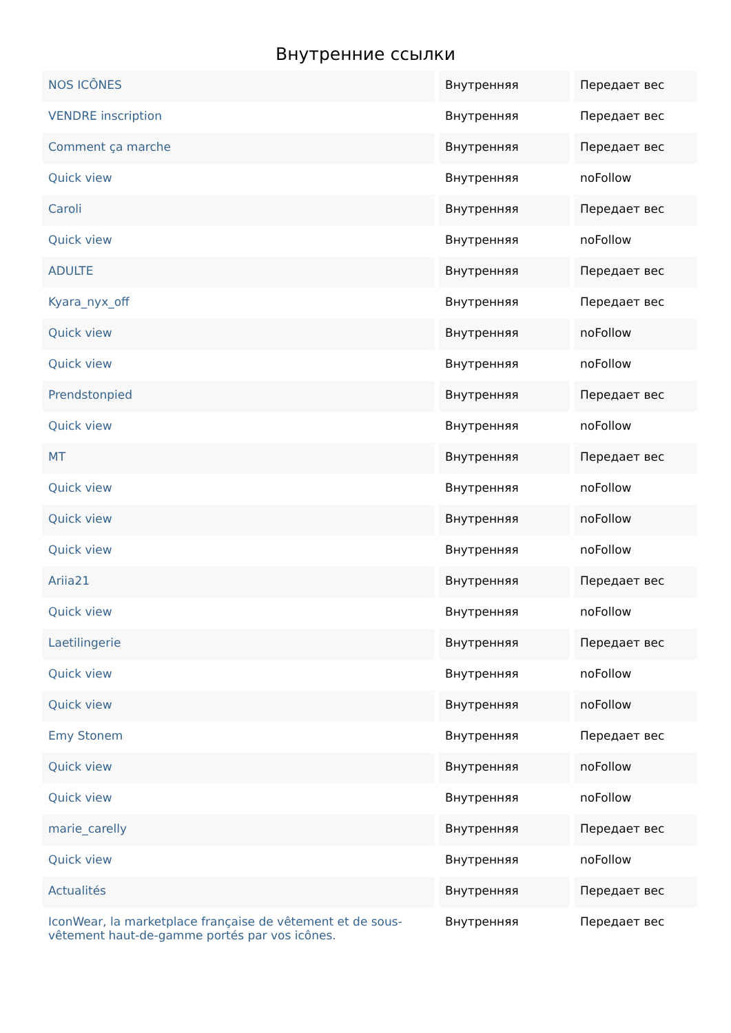Внутренние ссылки
| NOS ICÔNES | Внутренняя | Передает вес |
| VENDRE inscription | Внутренняя | Передает вес |
| Comment ça marche | Внутренняя | Передает вес |
| Quick view | Внутренняя | noFollow |
| Caroli | Внутренняя | Передает вес |
| Quick view | Внутренняя | noFollow |
| ADULTE | Внутренняя | Передает вес |
| Kyara_nyx_off | Внутренняя | Передает вес |
| Quick view | Внутренняя | noFollow |
| Quick view | Внутренняя | noFollow |
| Prendstonpied | Внутренняя | Передает вес |
| Quick view | Внутренняя | noFollow |
| MT | Внутренняя | Передает вес |
| Quick view | Внутренняя | noFollow |
| Quick view | Внутренняя | noFollow |
| Quick view | Внутренняя | noFollow |
| Ariia21 | Внутренняя | Передает вес |
| Quick view | Внутренняя | noFollow |
| Laetilingerie | Внутренняя | Передает вес |
| Quick view | Внутренняя | noFollow |
| Quick view | Внутренняя | noFollow |
| Emy Stonem | Внутренняя | Передает вес |
| Quick view | Внутренняя | noFollow |
| Quick view | Внутренняя | noFollow |
| marie_carelly | Внутренняя | Передает вес |
| Quick view | Внутренняя | noFollow |
| Actualités | Внутренняя | Передает вес |
| IconWear, la marketplace française de vêtement et de sous-vêtement haut-de-gamme portés par vos icônes. | Внутренняя | Передает вес |